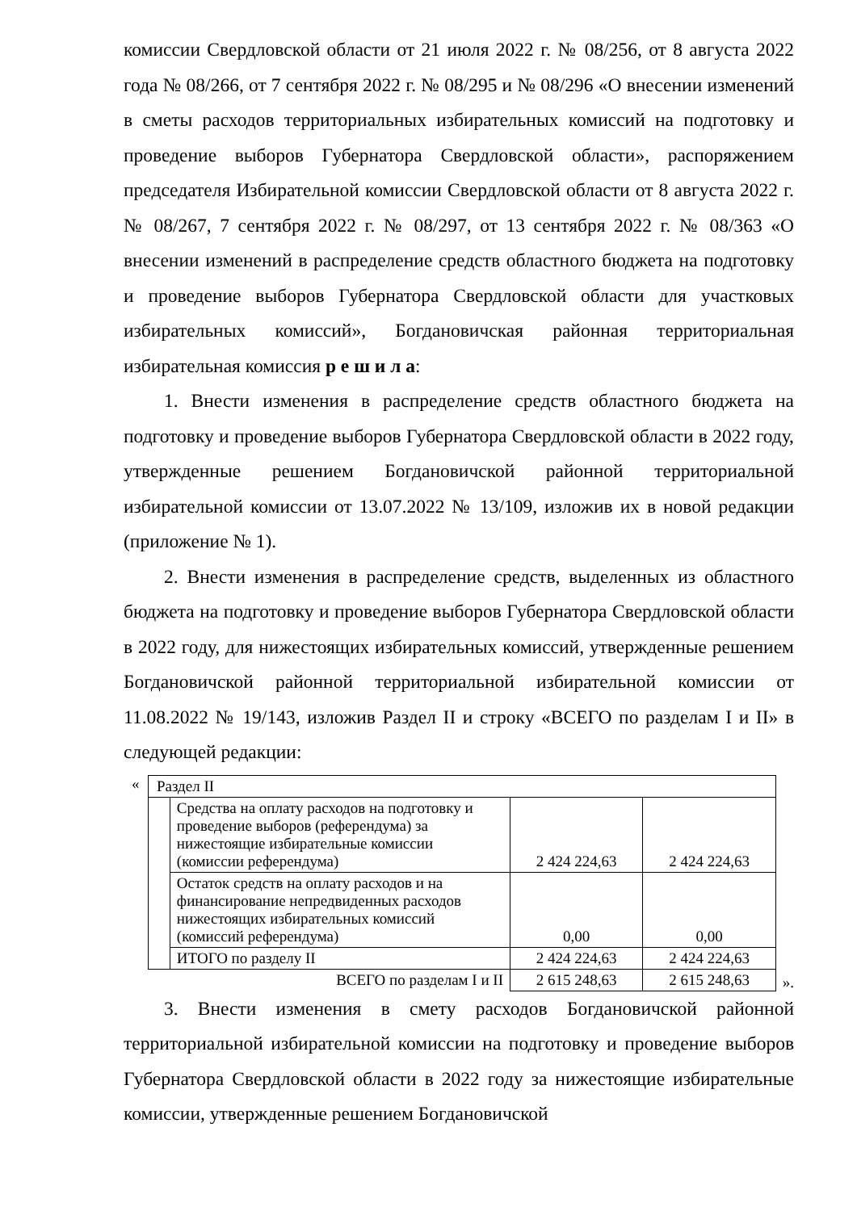комиссии Свердловской области от 21 июля 2022 г. № 08/256, от 8 августа 2022 года № 08/266, от 7 сентября 2022 г. № 08/295 и № 08/296 «О внесении изменений в сметы расходов территориальных избирательных комиссий на подготовку и проведение выборов Губернатора Свердловской области», распоряжением председателя Избирательной комиссии Свердловской области от 8 августа 2022 г. № 08/267, 7 сентября 2022 г. № 08/297, от 13 сентября 2022 г. № 08/363 «О внесении изменений в распределение средств областного бюджета на подготовку и проведение выборов Губернатора Свердловской области для участковых избирательных комиссий», Богдановичская районная территориальная избирательная комиссия р е ш и л а:
1. Внести изменения в распределение средств областного бюджета на подготовку и проведение выборов Губернатора Свердловской области в 2022 году, утвержденные решением Богдановичской районной территориальной избирательной комиссии от 13.07.2022 № 13/109, изложив их в новой редакции (приложение № 1).
2. Внести изменения в распределение средств, выделенных из областного бюджета на подготовку и проведение выборов Губернатора Свердловской области в 2022 году, для нижестоящих избирательных комиссий, утвержденные решением Богдановичской районной территориальной избирательной комиссии от 11.08.2022 № 19/143, изложив Раздел II и строку «ВСЕГО по разделам I и II» в следующей редакции:
«
| Раздел II | | | |
| | Средства на оплату расходов на подготовку и проведение выборов (референдума) за нижестоящие избирательные комиссии (комиссии референдума) | 2 424 224,63 | 2 424 224,63 |
| | Остаток средств на оплату расходов и на финансирование непредвиденных расходов нижестоящих избирательных комиссий (комиссий референдума) | 0,00 | 0,00 |
| | ИТОГО по разделу II | 2 424 224,63 | 2 424 224,63 |
| ВСЕГО по разделам I и II | | 2 615 248,63 | 2 615 248,63 |
».
3. Внести изменения в смету расходов Богдановичской районной территориальной избирательной комиссии на подготовку и проведение выборов Губернатора Свердловской области в 2022 году за нижестоящие избирательные комиссии, утвержденные решением Богдановичской